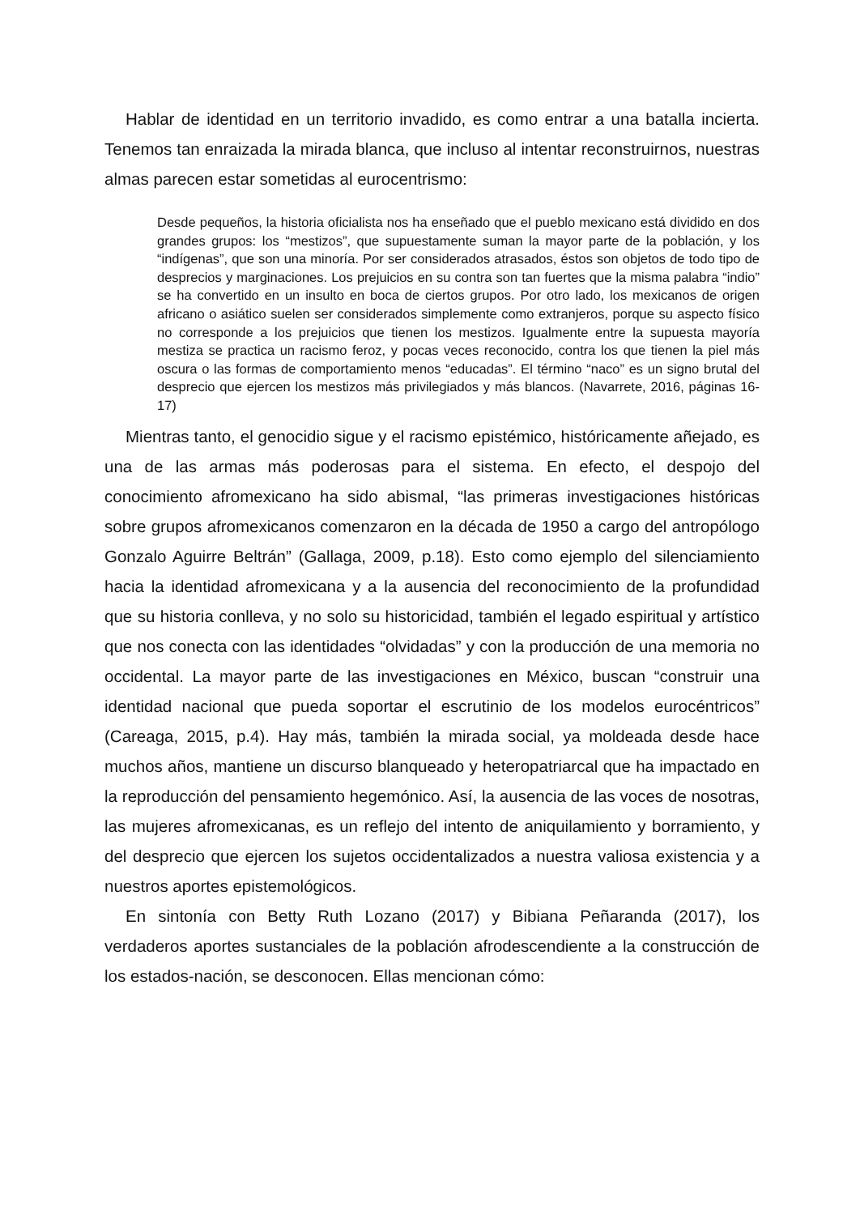Hablar de identidad en un territorio invadido, es como entrar a una batalla incierta. Tenemos tan enraizada la mirada blanca, que incluso al intentar reconstruirnos, nuestras almas parecen estar sometidas al eurocentrismo:
Desde pequeños, la historia oficialista nos ha enseñado que el pueblo mexicano está dividido en dos grandes grupos: los “mestizos”, que supuestamente suman la mayor parte de la población, y los “indígenas”, que son una minoría. Por ser considerados atrasados, éstos son objetos de todo tipo de desprecios y marginaciones. Los prejuicios en su contra son tan fuertes que la misma palabra “indio” se ha convertido en un insulto en boca de ciertos grupos. Por otro lado, los mexicanos de origen africano o asiático suelen ser considerados simplemente como extranjeros, porque su aspecto físico no corresponde a los prejuicios que tienen los mestizos. Igualmente entre la supuesta mayoría mestiza se practica un racismo feroz, y pocas veces reconocido, contra los que tienen la piel más oscura o las formas de comportamiento menos “educadas”. El término “naco” es un signo brutal del desprecio que ejercen los mestizos más privilegiados y más blancos. (Navarrete, 2016, páginas 16-17)
Mientras tanto, el genocidio sigue y el racismo epistémico, históricamente añejado, es una de las armas más poderosas para el sistema. En efecto, el despojo del conocimiento afromexicano ha sido abismal, “las primeras investigaciones históricas sobre grupos afromexicanos comenzaron en la década de 1950 a cargo del antropólogo Gonzalo Aguirre Beltrán” (Gallaga, 2009, p.18). Esto como ejemplo del silenciamiento hacia la identidad afromexicana y a la ausencia del reconocimiento de la profundidad que su historia conlleva, y no solo su historicidad, también el legado espiritual y artístico que nos conecta con las identidades “olvidadas” y con la producción de una memoria no occidental. La mayor parte de las investigaciones en México, buscan “construir una identidad nacional que pueda soportar el escrutinio de los modelos eurocéntricos” (Careaga, 2015, p.4). Hay más, también la mirada social, ya moldeada desde hace muchos años, mantiene un discurso blanqueado y heteropatriarcal que ha impactado en la reproducción del pensamiento hegemónico. Así, la ausencia de las voces de nosotras, las mujeres afromexicanas, es un reflejo del intento de aniquilamiento y borramiento, y del desprecio que ejercen los sujetos occidentalizados a nuestra valiosa existencia y a nuestros aportes epistemológicos.
En sintonía con Betty Ruth Lozano (2017) y Bibiana Peñaranda (2017), los verdaderos aportes sustanciales de la población afrodescendiente a la construcción de los estados-nación, se desconocen. Ellas mencionan cómo: